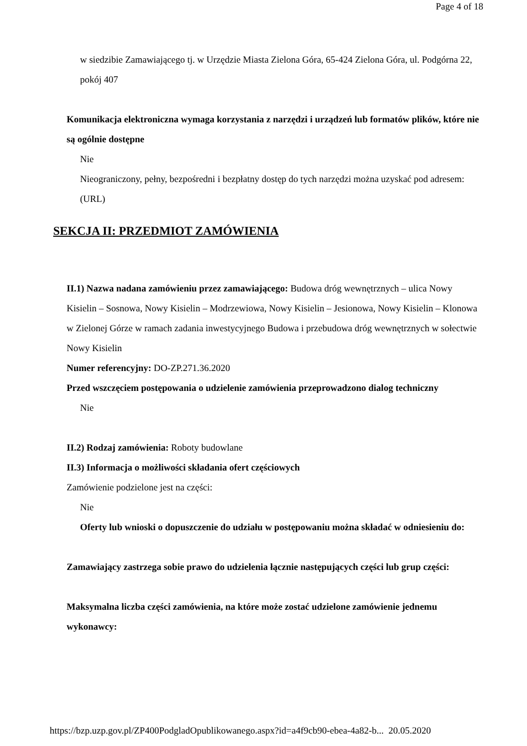Page 4 of 18
w siedzibie Zamawiającego tj. w Urzędzie Miasta Zielona Góra, 65-424 Zielona Góra, ul. Podgórna 22, pokój 407
Komunikacja elektroniczna wymaga korzystania z narzędzi i urządzeń lub formatów plików, które nie są ogólnie dostępne
Nie
Nieograniczony, pełny, bezpośredni i bezpłatny dostęp do tych narzędzi można uzyskać pod adresem: (URL)
SEKCJA II: PRZEDMIOT ZAMÓWIENIA
II.1) Nazwa nadana zamówieniu przez zamawiającego: Budowa dróg wewnętrznych – ulica Nowy Kisielin – Sosnowa, Nowy Kisielin – Modrzewiowa, Nowy Kisielin – Jesionowa, Nowy Kisielin – Klonowa w Zielonej Górze w ramach zadania inwestycyjnego Budowa i przebudowa dróg wewnętrznych w sołectwie Nowy Kisielin
Numer referencyjny: DO-ZP.271.36.2020
Przed wszczęciem postępowania o udzielenie zamówienia przeprowadzono dialog techniczny
Nie
II.2) Rodzaj zamówienia: Roboty budowlane
II.3) Informacja o możliwości składania ofert częściowych
Zamówienie podzielone jest na części:
Nie
Oferty lub wnioski o dopuszczenie do udziału w postępowaniu można składać w odniesieniu do:
Zamawiający zastrzega sobie prawo do udzielenia łącznie następujących części lub grup części:
Maksymalna liczba części zamówienia, na które może zostać udzielone zamówienie jednemu wykonawcy:
https://bzp.uzp.gov.pl/ZP400PodgladOpublikowanego.aspx?id=a4f9cb90-ebea-4a82-b... 20.05.2020